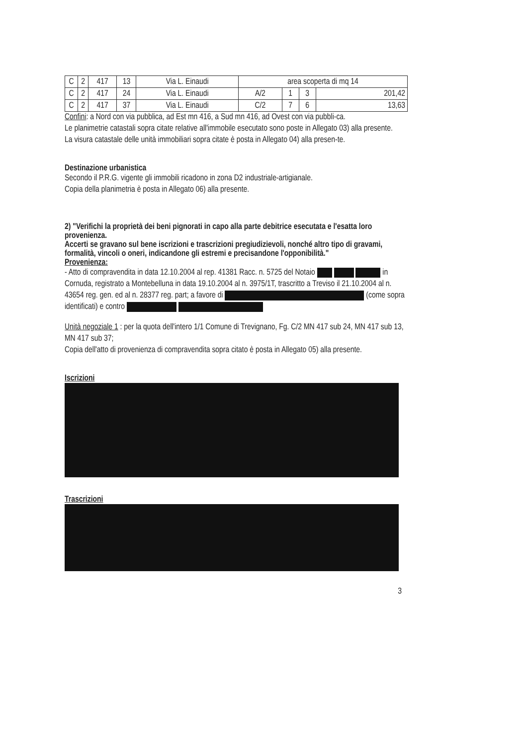| C | 2 | 417 | 13 | Via L. Einaudi | area scoperta di mq 14 | | | |
| C | 2 | 417 | 24 | Via L. Einaudi | A/2 | 1 | 3 | 201,42 |
| C | 2 | 417 | 37 | Via L. Einaudi | C/2 | 7 | 6 | 13,63 |
Confini: a Nord con via pubblica, ad Est mn 416, a Sud mn 416, ad Ovest con via pubbli-ca.
Le planimetrie catastali sopra citate relative all'immobile esecutato sono poste in Allegato 03) alla presente.
La visura catastale delle unità immobiliari sopra citate è posta in Allegato 04) alla presen-te.
Destinazione urbanistica
Secondo il P.R.G. vigente gli immobili ricadono in zona D2 industriale-artigianale.
Copia della planimetria è posta in Allegato 06) alla presente.
2) "Verifichi la proprietà dei beni pignorati in capo alla parte debitrice esecutata e l'esatta loro provenienza.
Accerti se gravano sul bene iscrizioni e trascrizioni pregiudizievoli, nonché altro tipo di gravami, formalità, vincoli o oneri, indicandone gli estremi e precisandone l'opponibilità."
Provenienza:
- Atto di compravendita in data 12.10.2004 al rep. 41381 Racc. n. 5725 del Notaio in Cornuda, registrato a Montebelluna in data 19.10.2004 al n. 3975/1T, trascritto a Treviso il 21.10.2004 al n. 43654 reg. gen. ed al n. 28377 reg. part; a favore di (come sopra identificati) e contro
Unità negoziale 1 : per la quota dell'intero 1/1 Comune di Trevignano, Fg. C/2 MN 417 sub 24, MN 417 sub 13, MN 417 sub 37;
Copia dell'atto di provenienza di compravendita sopra citato è posta in Allegato 05) alla presente.
Iscrizioni
Trascrizioni
3